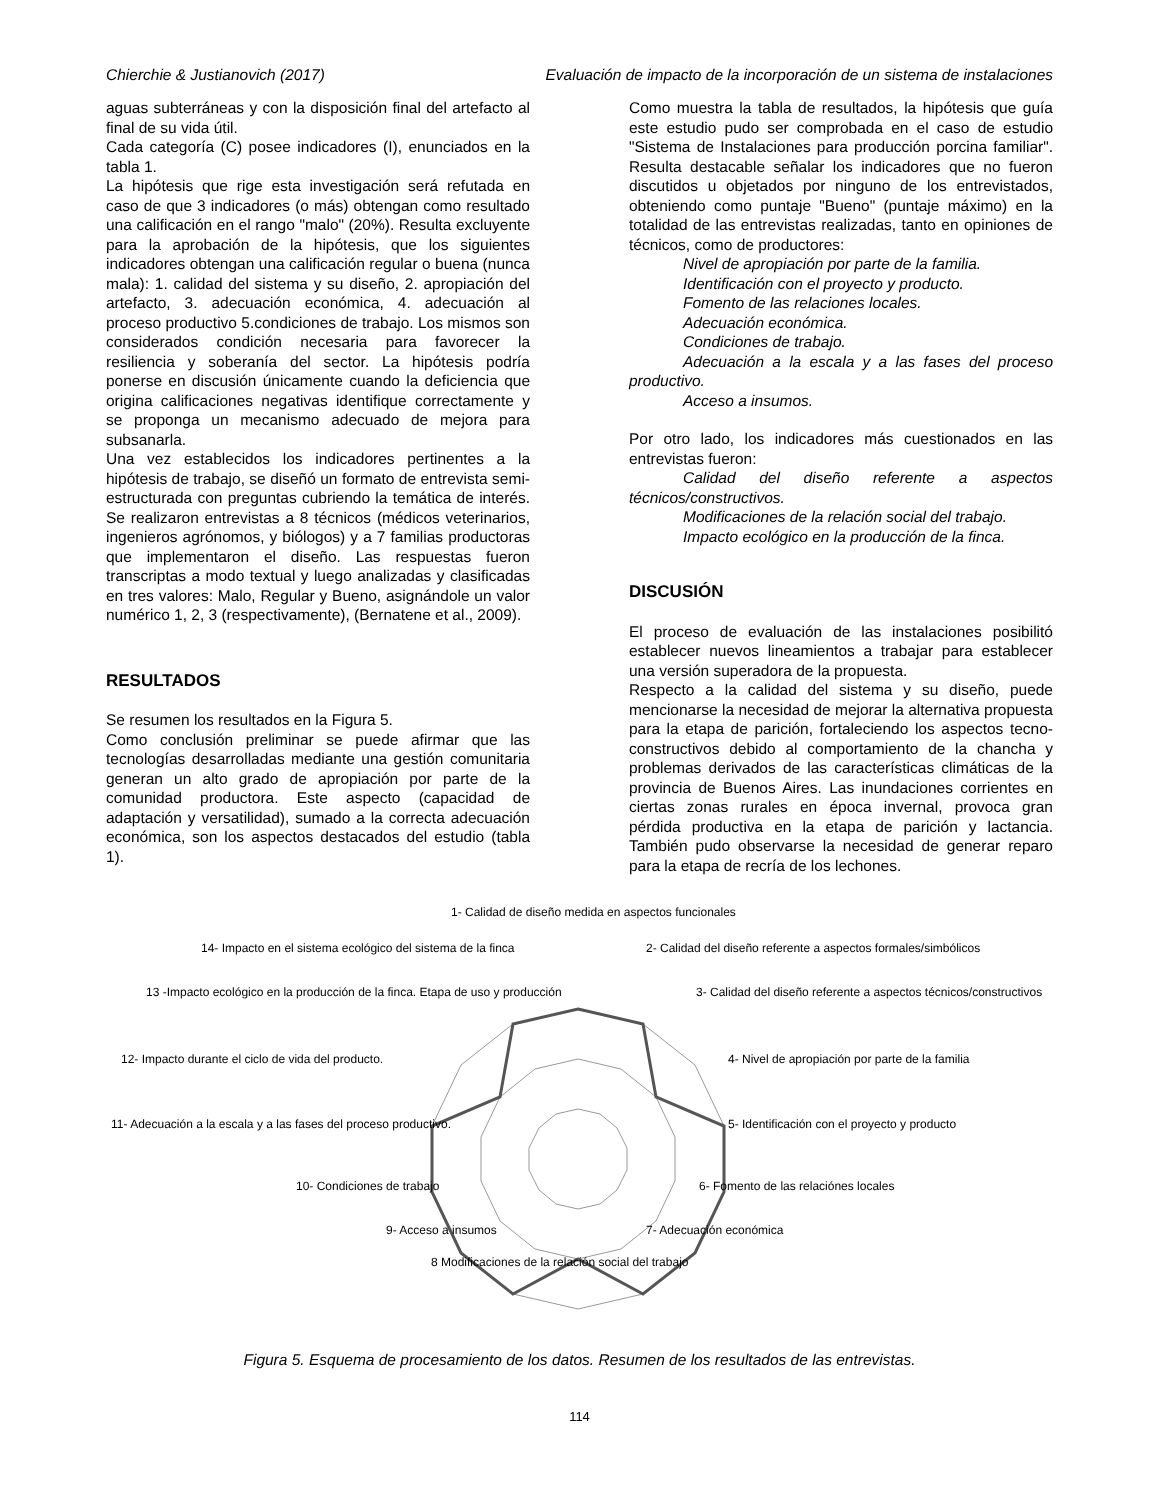Chierchie & Justianovich (2017) Evaluación de impacto de la incorporación de un sistema de instalaciones
aguas subterráneas y con la disposición final del artefacto al final de su vida útil.
Cada categoría (C) posee indicadores (I), enunciados en la tabla 1.
La hipótesis que rige esta investigación será refutada en caso de que 3 indicadores (o más) obtengan como resultado una calificación en el rango "malo" (20%). Resulta excluyente para la aprobación de la hipótesis, que los siguientes indicadores obtengan una calificación regular o buena (nunca mala): 1. calidad del sistema y su diseño, 2. apropiación del artefacto, 3. adecuación económica, 4. adecuación al proceso productivo 5.condiciones de trabajo. Los mismos son considerados condición necesaria para favorecer la resiliencia y soberanía del sector. La hipótesis podría ponerse en discusión únicamente cuando la deficiencia que origina calificaciones negativas identifique correctamente y se proponga un mecanismo adecuado de mejora para subsanarla.
Una vez establecidos los indicadores pertinentes a la hipótesis de trabajo, se diseñó un formato de entrevista semi-estructurada con preguntas cubriendo la temática de interés. Se realizaron entrevistas a 8 técnicos (médicos veterinarios, ingenieros agrónomos, y biólogos) y a 7 familias productoras que implementaron el diseño. Las respuestas fueron transcriptas a modo textual y luego analizadas y clasificadas en tres valores: Malo, Regular y Bueno, asignándole un valor numérico 1, 2, 3 (respectivamente), (Bernatene et al., 2009).
RESULTADOS
Se resumen los resultados en la Figura 5.
Como conclusión preliminar se puede afirmar que las tecnologías desarrolladas mediante una gestión comunitaria generan un alto grado de apropiación por parte de la comunidad productora. Este aspecto (capacidad de adaptación y versatilidad), sumado a la correcta adecuación económica, son los aspectos destacados del estudio (tabla 1).
Como muestra la tabla de resultados, la hipótesis que guía este estudio pudo ser comprobada en el caso de estudio "Sistema de Instalaciones para producción porcina familiar". Resulta destacable señalar los indicadores que no fueron discutidos u objetados por ninguno de los entrevistados, obteniendo como puntaje "Bueno" (puntaje máximo) en la totalidad de las entrevistas realizadas, tanto en opiniones de técnicos, como de productores:
Nivel de apropiación por parte de la familia.
Identificación con el proyecto y producto.
Fomento de las relaciones locales.
Adecuación económica.
Condiciones de trabajo.
Adecuación a la escala y a las fases del proceso productivo.
Acceso a insumos.
Por otro lado, los indicadores más cuestionados en las entrevistas fueron:
Calidad del diseño referente a aspectos técnicos/constructivos.
Modificaciones de la relación social del trabajo.
Impacto ecológico en la producción de la finca.
DISCUSIÓN
El proceso de evaluación de las instalaciones posibilitó establecer nuevos lineamientos a trabajar para establecer una versión superadora de la propuesta.
Respecto a la calidad del sistema y su diseño, puede mencionarse la necesidad de mejorar la alternativa propuesta para la etapa de parición, fortaleciendo los aspectos tecno-constructivos debido al comportamiento de la chancha y problemas derivados de las características climáticas de la provincia de Buenos Aires. Las inundaciones corrientes en ciertas zonas rurales en época invernal, provoca gran pérdida productiva en la etapa de parición y lactancia. También pudo observarse la necesidad de generar reparo para la etapa de recría de los lechones.
1- Calidad de diseño medida en aspectos funcionales
2- Calidad del diseño referente a aspectos formales/simbólicos
3- Calidad del diseño referente a aspectos técnicos/constructivos
4- Nivel de apropiación por parte de la familia
5- Identificación con el proyecto y producto
6- Fomento de las relaciónes locales
7- Adecuación económica
8 Modificaciones de la relación social del trabajo
9- Acceso a insumos
10- Condiciones de trabajo
11- Adecuación a la escala y a las fases del proceso productivo.
12- Impacto durante el ciclo de vida del producto.
13 -Impacto ecológico en la producción de la finca. Etapa de uso y producción
14- Impacto en el sistema ecológico del sistema de la finca
Figura 5. Esquema de procesamiento de los datos. Resumen de los resultados de las entrevistas.
114